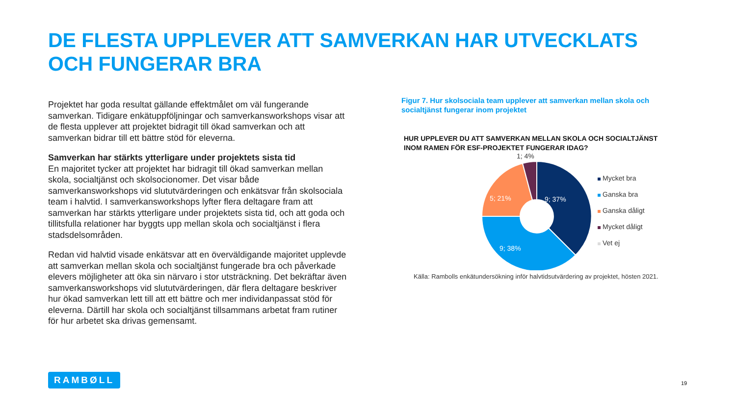DE FLESTA UPPLEVER ATT SAMVERKAN HAR UTVECKLATS OCH FUNGERAR BRA
Projektet har goda resultat gällande effektmålet om väl fungerande samverkan. Tidigare enkätuppföljningar och samverkansworkshops visar att de flesta upplever att projektet bidragit till ökad samverkan och att samverkan bidrar till ett bättre stöd för eleverna.
Samverkan har stärkts ytterligare under projektets sista tid
En majoritet tycker att projektet har bidragit till ökad samverkan mellan skola, socialtjänst och skolsocionomer. Det visar både samverkansworkshops vid slututvärderingen och enkätsvar från skolsociala team i halvtid. I samverkansworkshops lyfter flera deltagare fram att samverkan har stärkts ytterligare under projektets sista tid, och att goda och tillitsfulla relationer har byggts upp mellan skola och socialtjänst i flera stadsdelsområden.
Redan vid halvtid visade enkätsvar att en överväldigande majoritet upplevde att samverkan mellan skola och socialtjänst fungerade bra och påverkade elevers möjligheter att öka sin närvaro i stor utsträckning. Det bekräftar även samverkansworkshops vid slututvärderingen, där flera deltagare beskriver hur ökad samverkan lett till att ett bättre och mer individanpassat stöd för eleverna. Därtill har skola och socialtjänst tillsammans arbetat fram rutiner för hur arbetet ska drivas gemensamt.
Figur 7. Hur skolsociala team upplever att samverkan mellan skola och socialtjänst fungerar inom projektet
HUR UPPLEVER DU ATT SAMVERKAN MELLAN SKOLA OCH SOCIALTJÄNST INOM RAMEN FÖR ESF-PROJEKTET FUNGERAR IDAG?
1; 4%
9; 37%
5; 21%
9; 38%
Källa: Rambolls enkätundersökning inför halvtidsutvärdering av projektet, hösten 2021.
Mycket bra
Ganska bra
Ganska dåligt
Mycket dåligt
Vet ej
RAMBØLL
19